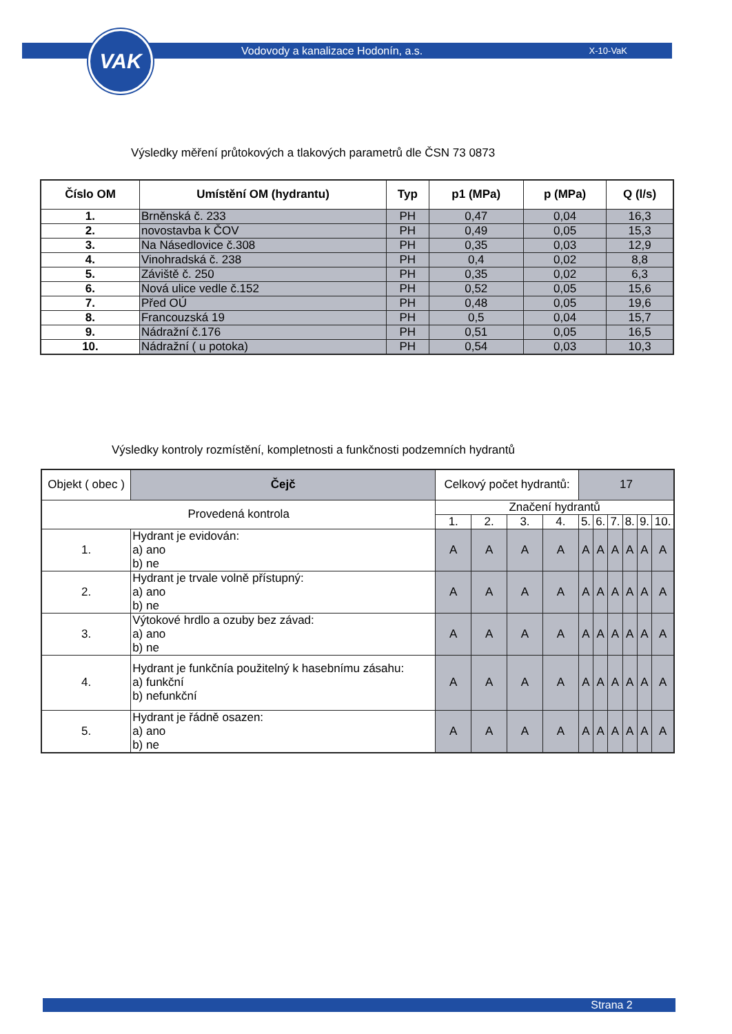VAK Vodovody a kanalizace Hodonín, a.s. X-10-VaK
Výsledky měření průtokových a tlakových parametrů dle ČSN 73 0873
| Číslo OM | Umístění OM (hydrantu) | Typ | p1 (MPa) | p (MPa) | Q (l/s) |
| --- | --- | --- | --- | --- | --- |
| 1. | Brněnská č. 233 | PH | 0,47 | 0,04 | 16,3 |
| 2. | novostavba k ČOV | PH | 0,49 | 0,05 | 15,3 |
| 3. | Na Násedlovice č.308 | PH | 0,35 | 0,03 | 12,9 |
| 4. | Vinohradská č. 238 | PH | 0,4 | 0,02 | 8,8 |
| 5. | Záviště č. 250 | PH | 0,35 | 0,02 | 6,3 |
| 6. | Nová ulice vedle č.152 | PH | 0,52 | 0,05 | 15,6 |
| 7. | Před OÚ | PH | 0,48 | 0,05 | 19,6 |
| 8. | Francouzská 19 | PH | 0,5 | 0,04 | 15,7 |
| 9. | Nádražní č.176 | PH | 0,51 | 0,05 | 16,5 |
| 10. | Nádražní ( u potoka) | PH | 0,54 | 0,03 | 10,3 |
Výsledky kontroly rozmístění, kompletnosti a funkčnosti podzemních hydrantů
| Objekt ( obec ) | | Čejč | Celkový počet hydrantů: | | | | 17 | | | | | |
| Provedená kontrola | | | Značení hydrantů | | | | | | | | | |
| | | | 1. | 2. | 3. | 4. | 5. | 6. | 7. | 8. | 9. | 10. |
| 1. | Hydrant je evidován: a) ano b) ne | | A | A | A | A | A | A | A | A | A | A |
| 2. | Hydrant je trvale volně přístupný: a) ano b) ne | | A | A | A | A | A | A | A | A | A | A |
| 3. | Výtokové hrdlo a ozuby bez závad: a) ano b) ne | | A | A | A | A | A | A | A | A | A | A |
| 4. | Hydrant je funkčnía použitelný k hasebnímu zásahu: a) funkční b) nefunkční | | A | A | A | A | A | A | A | A | A | A |
| 5. | Hydrant je řádně osazen: a) ano b) ne | | A | A | A | A | A | A | A | A | A | A |
Strana 2